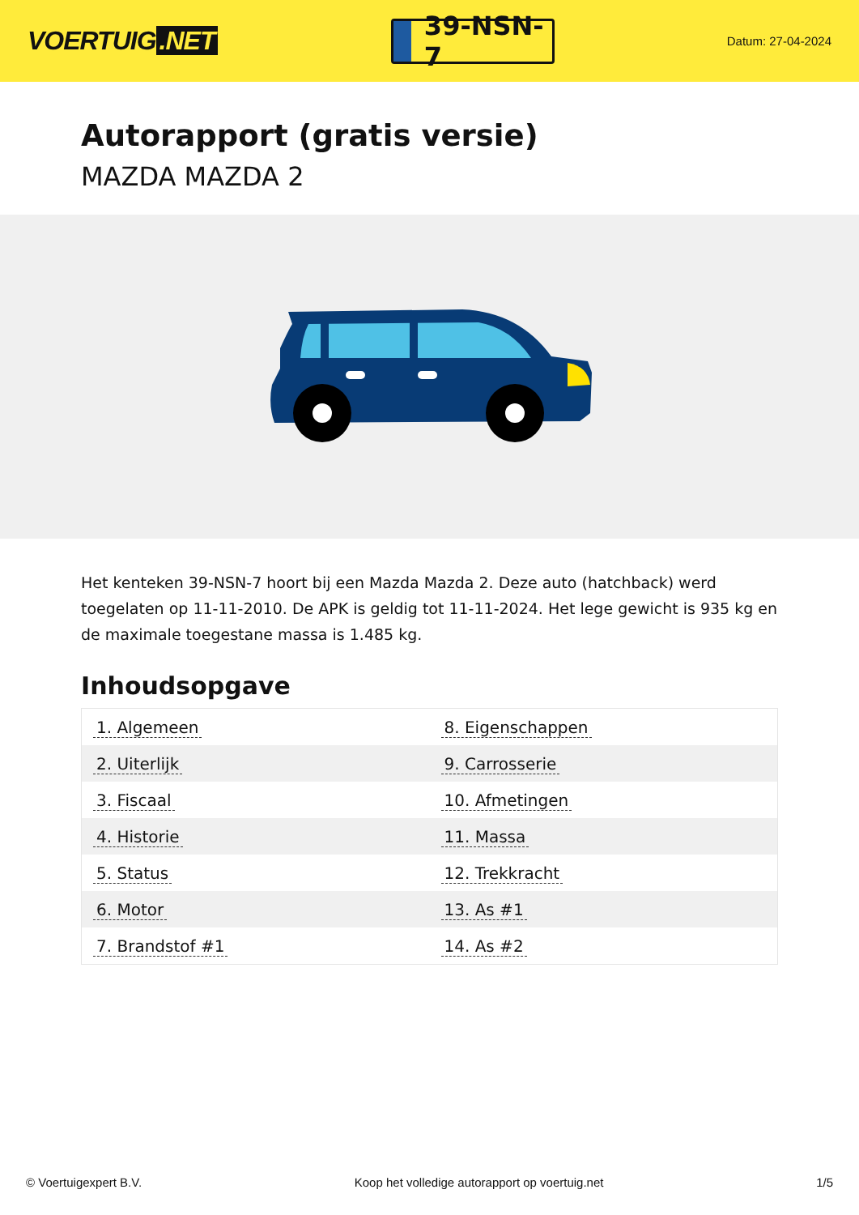VOERTUIG.NET
39-NSN-7
Datum: 27-04-2024
Autorapport (gratis versie)
MAZDA MAZDA 2
Het kenteken 39-NSN-7 hoort bij een Mazda Mazda 2. Deze auto (hatchback) werd toegelaten op 11-11-2010. De APK is geldig tot 11-11-2024. Het lege gewicht is 935 kg en de maximale toegestane massa is 1.485 kg.
Inhoudsopgave
| 1. Algemeen | 8. Eigenschappen |
| 2. Uiterlijk | 9. Carrosserie |
| 3. Fiscaal | 10. Afmetingen |
| 4. Historie | 11. Massa |
| 5. Status | 12. Trekkracht |
| 6. Motor | 13. As #1 |
| 7. Brandstof #1 | 14. As #2 |
© Voertuigexpert B.V. Koop het volledige autorapport op voertuig.net 1/5